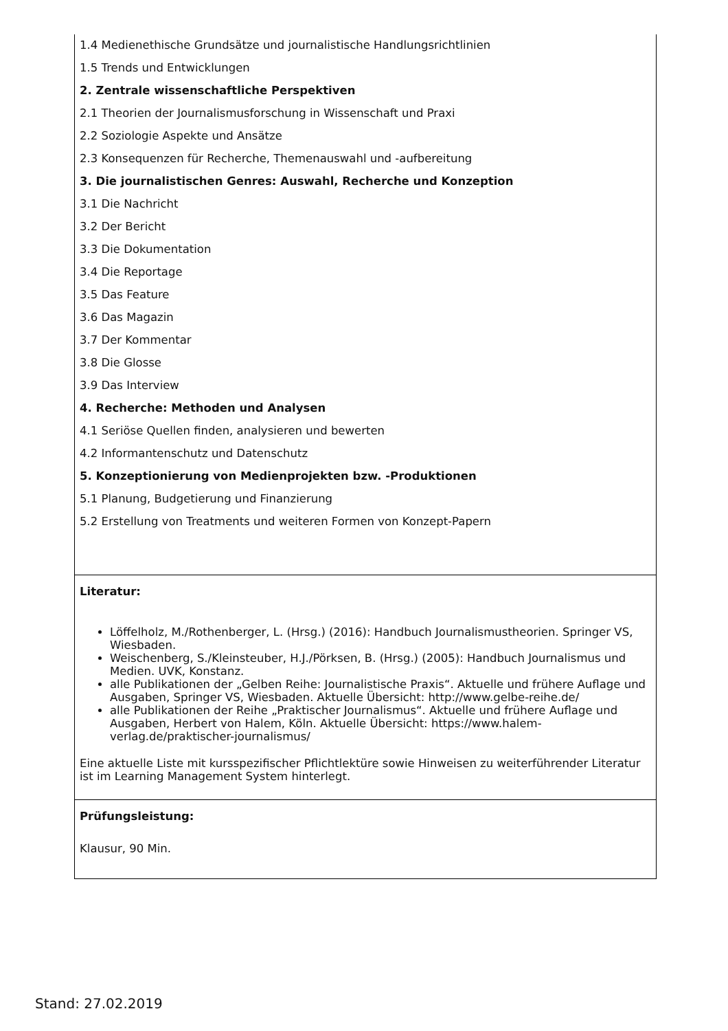| 1.4 Medienethische Grundsätze und journalistische Handlungsrichtlinien 1.5 Trends und Entwicklungen 2. Zentrale wissenschaftliche Perspektiven 2.1 Theorien der Journalismusforschung in Wissenschaft und Praxi 2.2 Soziologie Aspekte und Ansätze 2.3 Konsequenzen für Recherche, Themenauswahl und -aufbereitung 3. Die journalistischen Genres: Auswahl, Recherche und Konzeption 3.1 Die Nachricht 3.2 Der Bericht 3.3 Die Dokumentation 3.4 Die Reportage 3.5 Das Feature 3.6 Das Magazin 3.7 Der Kommentar 3.8 Die Glosse 3.9 Das Interview 4. Recherche: Methoden und Analysen 4.1 Seriöse Quellen finden, analysieren und bewerten 4.2 Informantenschutz und Datenschutz 5. Konzeptionierung von Medienprojekten bzw. -Produktionen 5.1 Planung, Budgetierung und Finanzierung 5.2 Erstellung von Treatments und weiteren Formen von Konzept-Papern |
| Literatur: Löffelholz, M./Rothenberger, L. (Hrsg.) (2016): Handbuch Journalismustheorien. Springer VS, Wiesbaden. Weischenberg, S./Kleinsteuber, H.J./Pörksen, B. (Hrsg.) (2005): Handbuch Journalismus und Medien. UVK, Konstanz. alle Publikationen der „Gelben Reihe: Journalistische Praxis“. Aktuelle und frühere Auflage und Ausgaben, Springer VS, Wiesbaden. Aktuelle Übersicht: http://www.gelbe-reihe.de/ alle Publikationen der Reihe „Praktischer Journalismus“. Aktuelle und frühere Auflage und Ausgaben, Herbert von Halem, Köln. Aktuelle Übersicht: https://www.halem-verlag.de/praktischer-journalismus/ Eine aktuelle Liste mit kursspezifischer Pflichtlektüre sowie Hinweisen zu weiterführender Literatur ist im Learning Management System hinterlegt. |
| Prüfungsleistung: Klausur, 90 Min. |
Stand: 27.02.2019